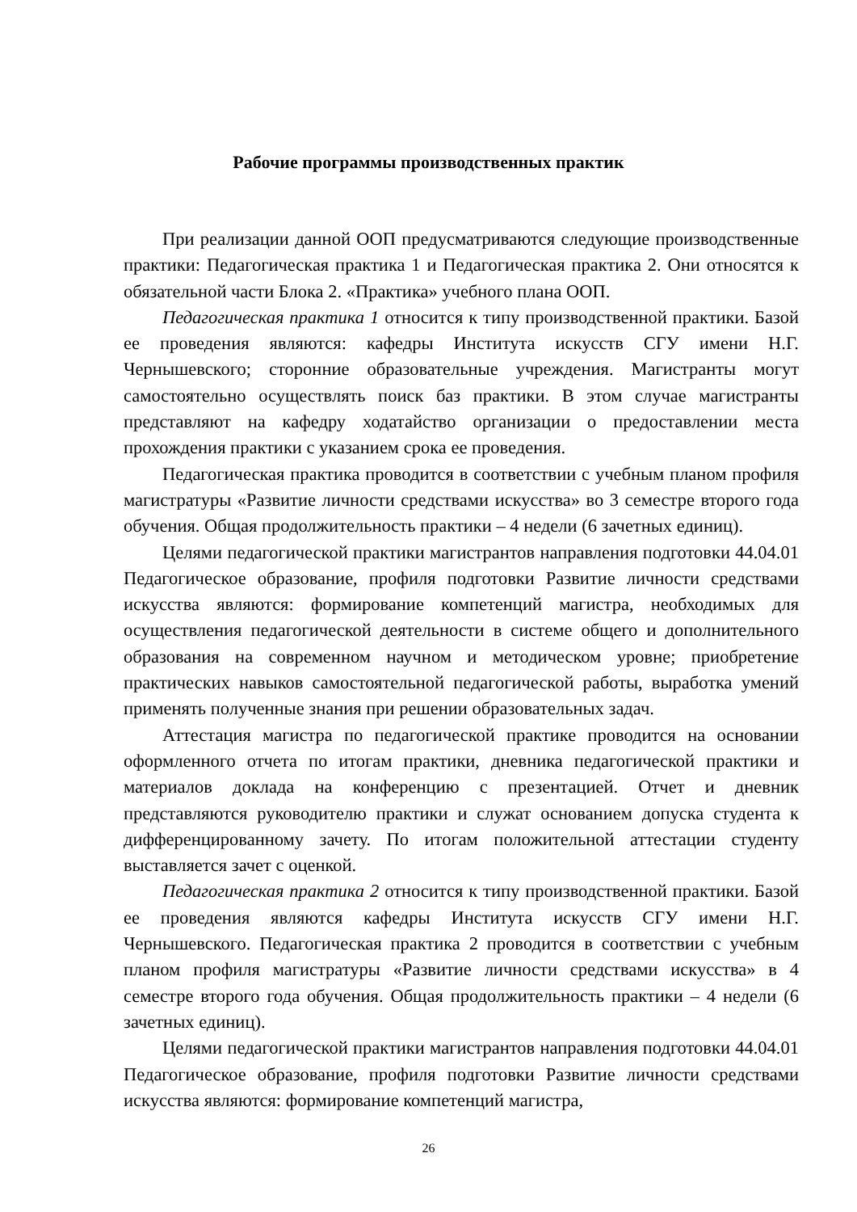Рабочие программы производственных практик
При реализации данной ООП предусматриваются следующие производственные практики: Педагогическая практика 1 и Педагогическая практика 2. Они относятся к обязательной части Блока 2. «Практика» учебного плана ООП.
Педагогическая практика 1 относится к типу производственной практики. Базой ее проведения являются: кафедры Института искусств СГУ имени Н.Г. Чернышевского; сторонние образовательные учреждения. Магистранты могут самостоятельно осуществлять поиск баз практики. В этом случае магистранты представляют на кафедру ходатайство организации о предоставлении места прохождения практики с указанием срока ее проведения.
Педагогическая практика проводится в соответствии с учебным планом профиля магистратуры «Развитие личности средствами искусства» во 3 семестре второго года обучения. Общая продолжительность практики – 4 недели (6 зачетных единиц).
Целями педагогической практики магистрантов направления подготовки 44.04.01 Педагогическое образование, профиля подготовки Развитие личности средствами искусства являются: формирование компетенций магистра, необходимых для осуществления педагогической деятельности в системе общего и дополнительного образования на современном научном и методическом уровне; приобретение практических навыков самостоятельной педагогической работы, выработка умений применять полученные знания при решении образовательных задач.
Аттестация магистра по педагогической практике проводится на основании оформленного отчета по итогам практики, дневника педагогической практики и материалов доклада на конференцию с презентацией. Отчет и дневник представляются руководителю практики и служат основанием допуска студента к дифференцированному зачету. По итогам положительной аттестации студенту выставляется зачет с оценкой.
Педагогическая практика 2 относится к типу производственной практики. Базой ее проведения являются кафедры Института искусств СГУ имени Н.Г. Чернышевского. Педагогическая практика 2 проводится в соответствии с учебным планом профиля магистратуры «Развитие личности средствами искусства» в 4 семестре второго года обучения. Общая продолжительность практики – 4 недели (6 зачетных единиц).
Целями педагогической практики магистрантов направления подготовки 44.04.01 Педагогическое образование, профиля подготовки Развитие личности средствами искусства являются: формирование компетенций магистра,
26